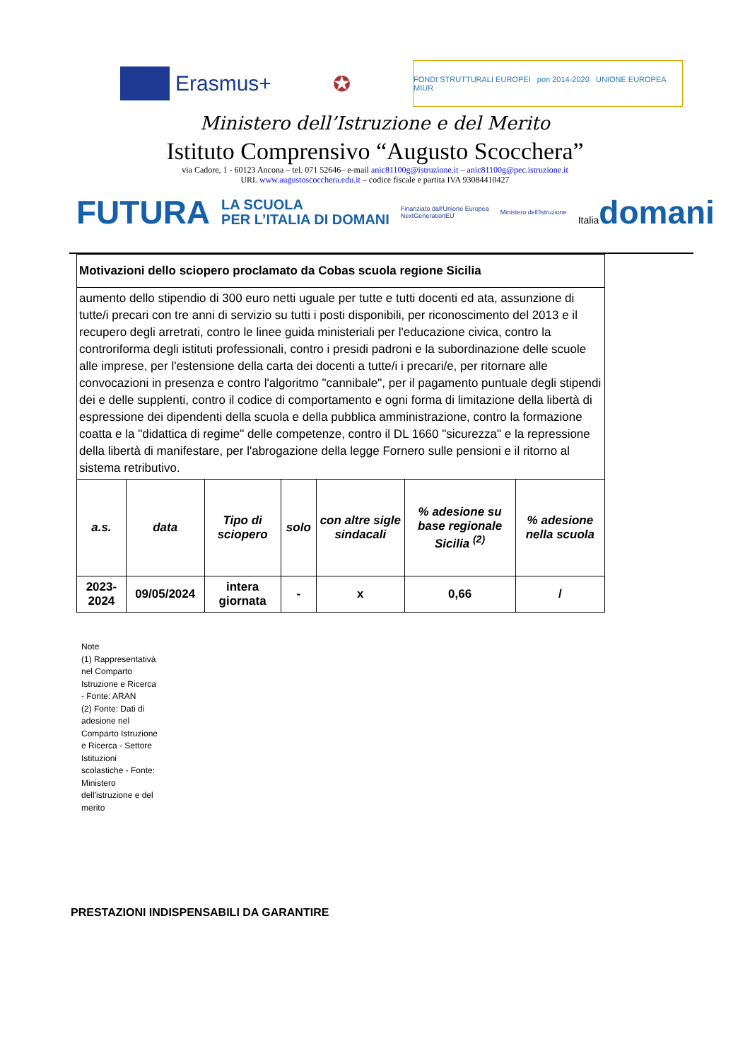Erasmus+ ✪
FONDI STRUTTURALI EUROPEI pon 2014-2020 UNIONE EUROPEA MIUR
Ministero dell’Istruzione e del Merito
Istituto Comprensivo “Augusto Scocchera”
via Cadore, 1 - 60123 Ancona – tel. 071 52646– e-mail anic81100g@istruzione.it – anic81100g@pec.istruzione.it
URL www.augustoscocchera.edu.it – codice fiscale e partita IVA 93084410427
FUTURA
LA SCUOLA
PER L’ITALIA DI DOMANI
Finanziato dall'Unione Europea
NextGenerationEU
Ministero dell’Istruzione
Italiadomani
| Motivazioni dello sciopero proclamato da Cobas scuola regione Sicilia | | | | | | |
| aumento dello stipendio di 300 euro netti uguale per tutte e tutti docenti ed ata, assunzione di tutte/i precari con tre anni di servizio su tutti i posti disponibili, per riconoscimento del 2013 e il recupero degli arretrati, contro le linee guida ministeriali per l'educazione civica, contro la controriforma degli istituti professionali, contro i presidi padroni e la subordinazione delle scuole alle imprese, per l'estensione della carta dei docenti a tutte/i i precari/e, per ritornare alle convocazioni in presenza e contro l'algoritmo "cannibale", per il pagamento puntuale degli stipendi dei e delle supplenti, contro il codice di comportamento e ogni forma di limitazione della libertà di espressione dei dipendenti della scuola e della pubblica amministrazione, contro la formazione coatta e la "didattica di regime" delle competenze, contro il DL 1660 "sicurezza" e la repressione della libertà di manifestare, per l'abrogazione della legge Fornero sulle pensioni e il ritorno al sistema retributivo. | | | | | | |
| a.s. | data | Tipo di sciopero | solo | con altre sigle sindacali | % adesione su base regionale Sicilia <sup>(2)</sup> | % adesione nella scuola |
| 2023-2024 | 09/05/2024 | intera giornata | - | x | 0,66 | / |
Note
(1) Rappresentativà nel Comparto Istruzione e Ricerca - Fonte: ARAN
(2) Fonte: Dati di adesione nel Comparto Istruzione e Ricerca - Settore Istituzioni scolastiche - Fonte: Ministero dell'istruzione e del merito
PRESTAZIONI INDISPENSABILI DA GARANTIRE